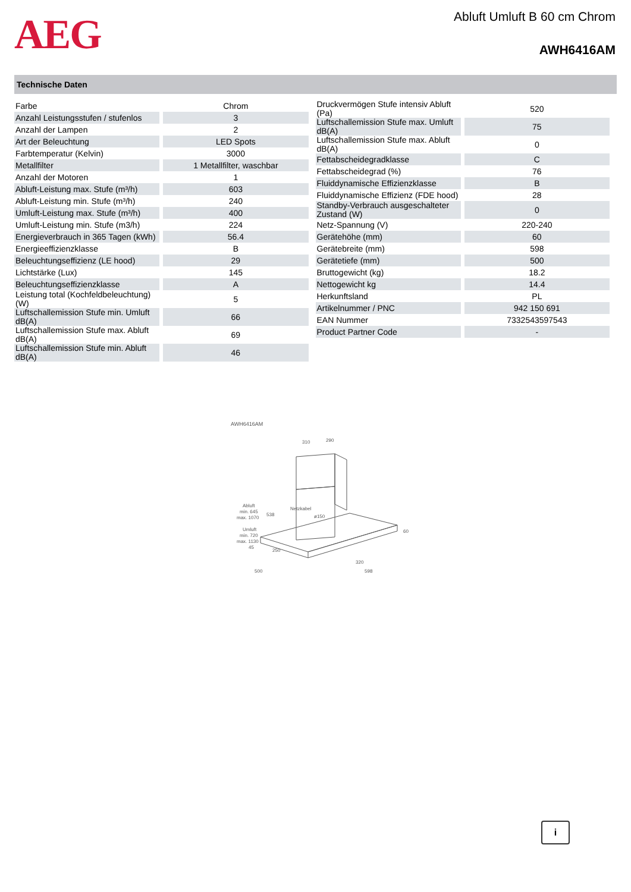AEG
Abluft Umluft B 60 cm Chrom
AWH6416AM
Technische Daten
| Farbe | Chrom |
| Anzahl Leistungsstufen / stufenlos | 3 |
| Anzahl der Lampen | 2 |
| Art der Beleuchtung | LED Spots |
| Farbtemperatur (Kelvin) | 3000 |
| Metallfilter | 1 Metallfilter, waschbar |
| Anzahl der Motoren | 1 |
| Abluft-Leistung max. Stufe (m³/h) | 603 |
| Abluft-Leistung min. Stufe (m³/h) | 240 |
| Umluft-Leistung max. Stufe (m³/h) | 400 |
| Umluft-Leistung min. Stufe (m3/h) | 224 |
| Energieverbrauch in 365 Tagen (kWh) | 56.4 |
| Energieeffizienzklasse | B |
| Beleuchtungseffizienz (LE hood) | 29 |
| Lichtstärke (Lux) | 145 |
| Beleuchtungseffizienzklasse | A |
| Leistung total (Kochfeldbeleuchtung) (W) | 5 |
| Luftschallemission Stufe min. Umluft dB(A) | 66 |
| Luftschallemission Stufe max. Abluft dB(A) | 69 |
| Luftschallemission Stufe min. Abluft dB(A) | 46 |
| Druckvermögen Stufe intensiv Abluft (Pa) | 520 |
| Luftschallemission Stufe max. Umluft dB(A) | 75 |
| Luftschallemission Stufe max. Abluft dB(A) | 0 |
| Fettabscheidegradklasse | C |
| Fettabscheidegrad (%) | 76 |
| Fluiddynamische Effizienzklasse | B |
| Fluiddynamische Effizienz (FDE hood) | 28 |
| Standby-Verbrauch ausgeschalteter Zustand (W) | 0 |
| Netz-Spannung (V) | 220-240 |
| Gerätehöhe (mm) | 60 |
| Gerätebreite (mm) | 598 |
| Gerätetiefe (mm) | 500 |
| Bruttogewicht (kg) | 18.2 |
| Nettogewicht kg | 14.4 |
| Herkunftsland | PL |
| Artikelnummer / PNC | 942 150 691 |
| EAN Nummer | 7332543597543 |
| Product Partner Code | - |
AWH6416AM
310
290
Abluft
min. 645
max. 1070
Umluft
min. 720
max. 1130
538
Netzkabel
ø150
250
60
45
320
500
598
i